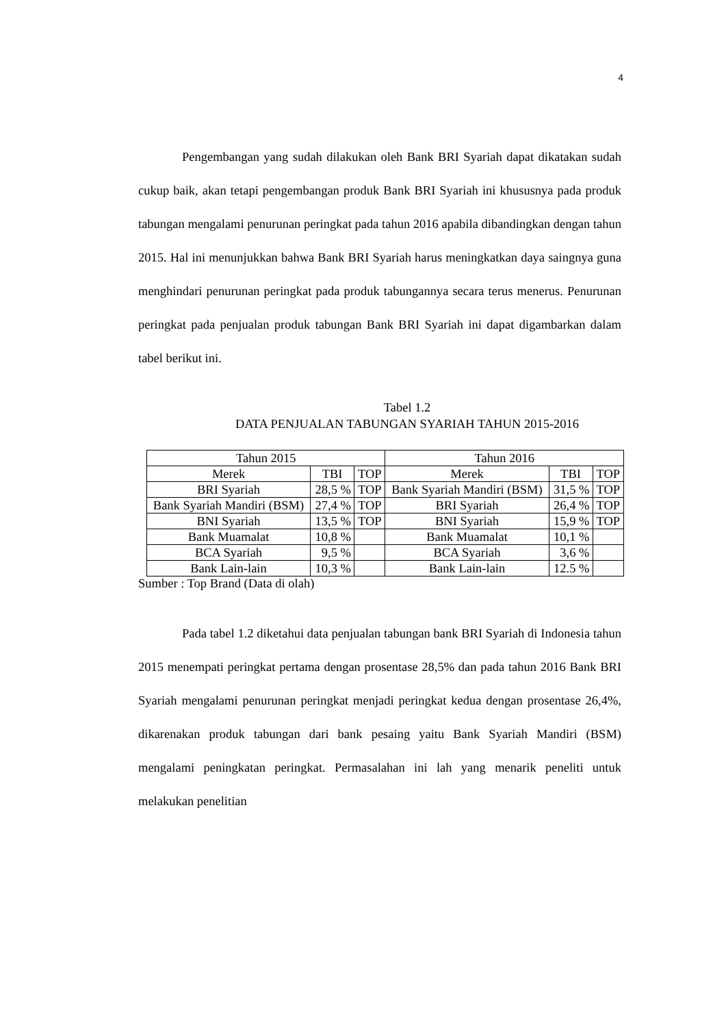4
Pengembangan yang sudah dilakukan oleh Bank BRI Syariah dapat dikatakan sudah cukup baik, akan tetapi pengembangan produk Bank BRI Syariah ini khususnya pada produk tabungan mengalami penurunan peringkat pada tahun 2016 apabila dibandingkan dengan tahun 2015. Hal ini menunjukkan bahwa Bank BRI Syariah harus meningkatkan daya saingnya guna menghindari penurunan peringkat pada produk tabungannya secara terus menerus. Penurunan peringkat pada penjualan produk tabungan Bank BRI Syariah ini dapat digambarkan dalam tabel berikut ini.
Tabel 1.2
DATA PENJUALAN TABUNGAN SYARIAH TAHUN 2015-2016
| Tahun 2015 | | | Tahun 2016 | | |
| --- | --- | --- | --- | --- | --- |
| Merek | TBI | TOP | Merek | TBI | TOP |
| BRI Syariah | 28,5 % | TOP | Bank Syariah Mandiri (BSM) | 31,5 % | TOP |
| Bank Syariah Mandiri (BSM) | 27,4 % | TOP | BRI Syariah | 26,4 % | TOP |
| BNI Syariah | 13,5 % | TOP | BNI Syariah | 15,9 % | TOP |
| Bank Muamalat | 10,8 % | | Bank Muamalat | 10,1 % | |
| BCA Syariah | 9,5 % | | BCA Syariah | 3,6 % | |
| Bank Lain-lain | 10,3 % | | Bank Lain-lain | 12.5 % | |
Sumber : Top Brand (Data di olah)
Pada tabel 1.2 diketahui data penjualan tabungan bank BRI Syariah di Indonesia tahun 2015 menempati peringkat pertama dengan prosentase 28,5% dan pada tahun 2016 Bank BRI Syariah mengalami penurunan peringkat menjadi peringkat kedua dengan prosentase 26,4%, dikarenakan produk tabungan dari bank pesaing yaitu Bank Syariah Mandiri (BSM) mengalami peningkatan peringkat. Permasalahan ini lah yang menarik peneliti untuk melakukan penelitian